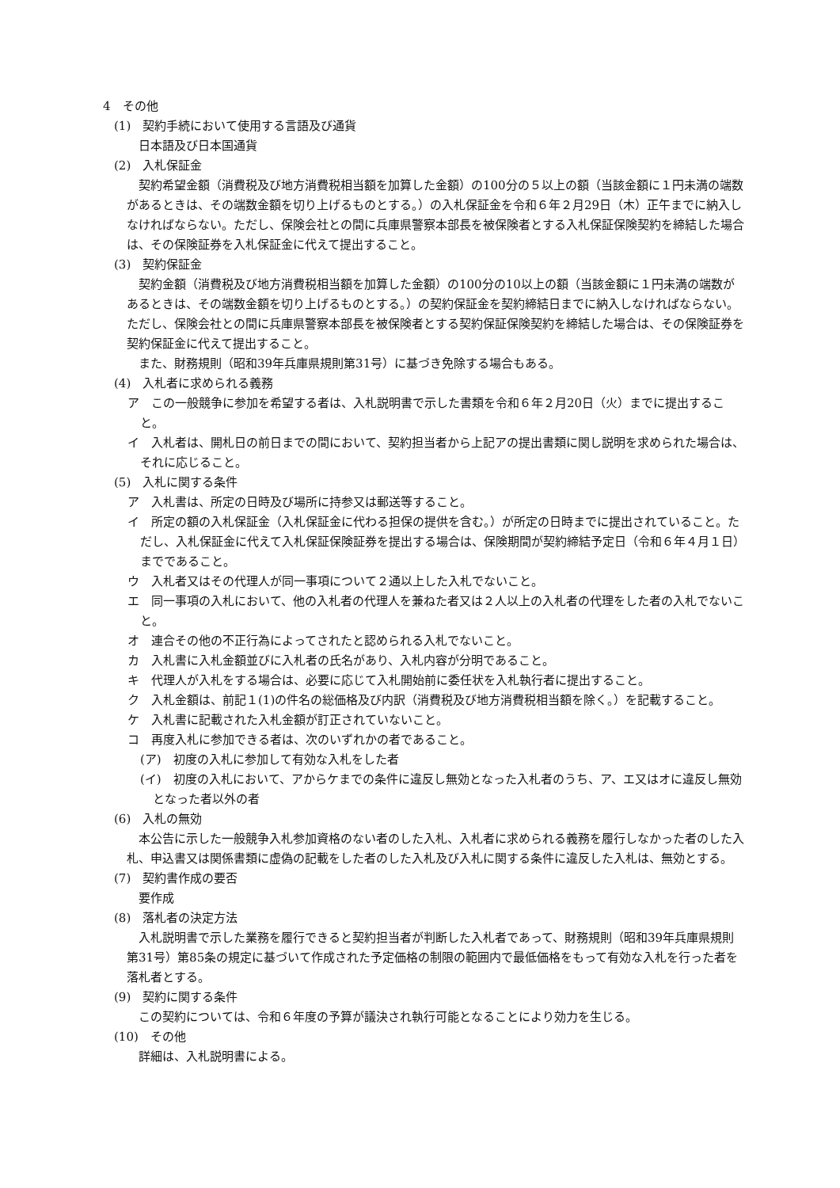4　その他
(1)　契約手続において使用する言語及び通貨
　日本語及び日本国通貨
(2)　入札保証金
　契約希望金額（消費税及び地方消費税相当額を加算した金額）の100分の５以上の額（当該金額に１円未満の端数があるときは、その端数金額を切り上げるものとする。）の入札保証金を令和６年２月29日（木）正午までに納入しなければならない。ただし、保険会社との間に兵庫県警察本部長を被保険者とする入札保証保険契約を締結した場合は、その保険証券を入札保証金に代えて提出すること。
(3)　契約保証金
　契約金額（消費税及び地方消費税相当額を加算した金額）の100分の10以上の額（当該金額に１円未満の端数があるときは、その端数金額を切り上げるものとする。）の契約保証金を契約締結日までに納入しなければならない。ただし、保険会社との間に兵庫県警察本部長を被保険者とする契約保証保険契約を締結した場合は、その保険証券を契約保証金に代えて提出すること。
　また、財務規則（昭和39年兵庫県規則第31号）に基づき免除する場合もある。
(4)　入札者に求められる義務
ア　この一般競争に参加を希望する者は、入札説明書で示した書類を令和６年２月20日（火）までに提出すること。
イ　入札者は、開札日の前日までの間において、契約担当者から上記アの提出書類に関し説明を求められた場合は、それに応じること。
(5)　入札に関する条件
ア　入札書は、所定の日時及び場所に持参又は郵送等すること。
イ　所定の額の入札保証金（入札保証金に代わる担保の提供を含む。）が所定の日時までに提出されていること。ただし、入札保証金に代えて入札保証保険証券を提出する場合は、保険期間が契約締結予定日（令和６年４月１日）までであること。
ウ　入札者又はその代理人が同一事項について２通以上した入札でないこと。
エ　同一事項の入札において、他の入札者の代理人を兼ねた者又は２人以上の入札者の代理をした者の入札でないこと。
オ　連合その他の不正行為によってされたと認められる入札でないこと。
カ　入札書に入札金額並びに入札者の氏名があり、入札内容が分明であること。
キ　代理人が入札をする場合は、必要に応じて入札開始前に委任状を入札執行者に提出すること。
ク　入札金額は、前記１(1)の件名の総価格及び内訳（消費税及び地方消費税相当額を除く。）を記載すること。
ケ　入札書に記載された入札金額が訂正されていないこと。
コ　再度入札に参加できる者は、次のいずれかの者であること。
(ア)　初度の入札に参加して有効な入札をした者
(イ)　初度の入札において、アからケまでの条件に違反し無効となった入札者のうち、ア、エ又はオに違反し無効となった者以外の者
(6)　入札の無効
　本公告に示した一般競争入札参加資格のない者のした入札、入札者に求められる義務を履行しなかった者のした入札、申込書又は関係書類に虚偽の記載をした者のした入札及び入札に関する条件に違反した入札は、無効とする。
(7)　契約書作成の要否
　要作成
(8)　落札者の決定方法
　入札説明書で示した業務を履行できると契約担当者が判断した入札者であって、財務規則（昭和39年兵庫県規則第31号）第85条の規定に基づいて作成された予定価格の制限の範囲内で最低価格をもって有効な入札を行った者を落札者とする。
(9)　契約に関する条件
　この契約については、令和６年度の予算が議決され執行可能となることにより効力を生じる。
(10)　その他
　詳細は、入札説明書による。